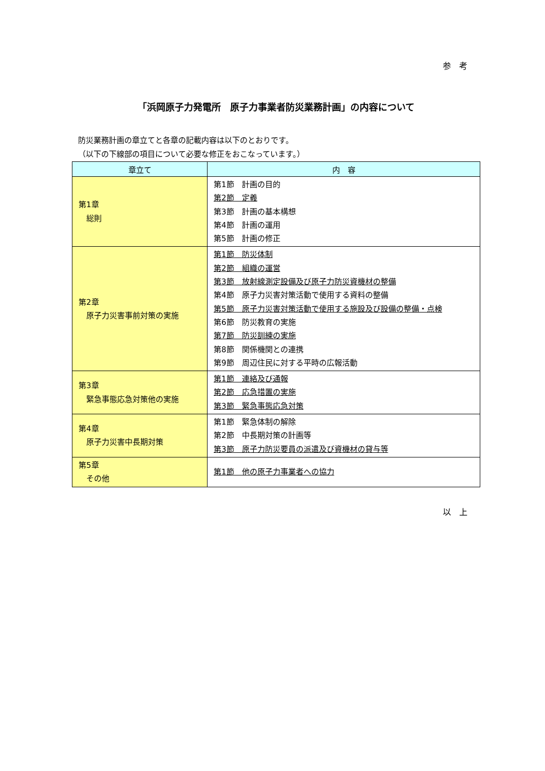参　考
「浜岡原子力発電所　原子力事業者防災業務計画」の内容について
防災業務計画の章立てと各章の記載内容は以下のとおりです。
（以下の下線部の項目について必要な修正をおこなっています。）
| 章立て | 内 容 |
| --- | --- |
| 第1章 総則 | 第1節 計画の目的 第2節 定義 第3節 計画の基本構想 第4節 計画の運用 第5節 計画の修正 |
| 第2章 原子力災害事前対策の実施 | 第1節 防災体制 第2節 組織の運営 第3節 放射線測定設備及び原子力防災資機材の整備 第4節 原子力災害対策活動で使用する資料の整備 第5節 原子力災害対策活動で使用する施設及び設備の整備・点検 第6節 防災教育の実施 第7節 防災訓練の実施 第8節 関係機関との連携 第9節 周辺住民に対する平時の広報活動 |
| 第3章 緊急事態応急対策他の実施 | 第1節 連絡及び通報 第2節 応急措置の実施 第3節 緊急事態応急対策 |
| 第4章 原子力災害中長期対策 | 第1節 緊急体制の解除 第2節 中長期対策の計画等 第3節 原子力防災要員の派遣及び資機材の貸与等 |
| 第5章 その他 | 第1節 他の原子力事業者への協力 |
以　上